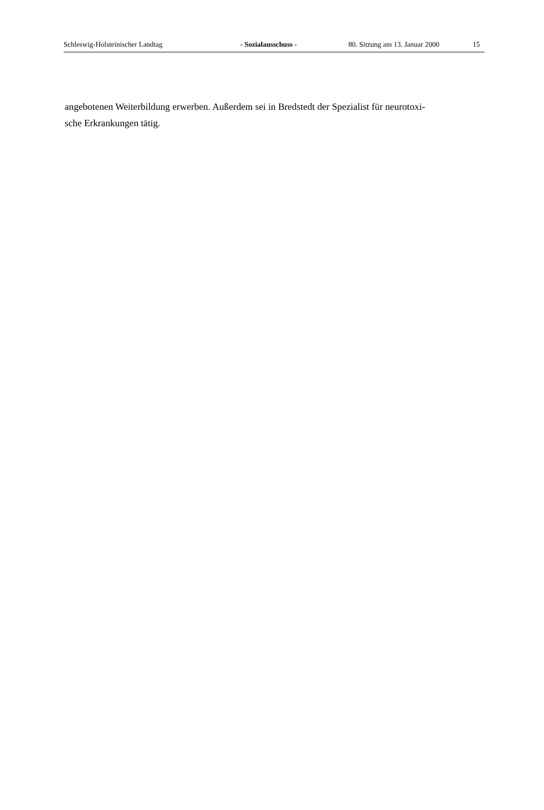Schleswig-Holsteinischer Landtag - Sozialausschuss - 80. Sitzung am 13. Januar 2000 15
angebotenen Weiterbildung erwerben. Außerdem sei in Bredstedt der Spezialist für neurotoxi-
sche Erkrankungen tätig.